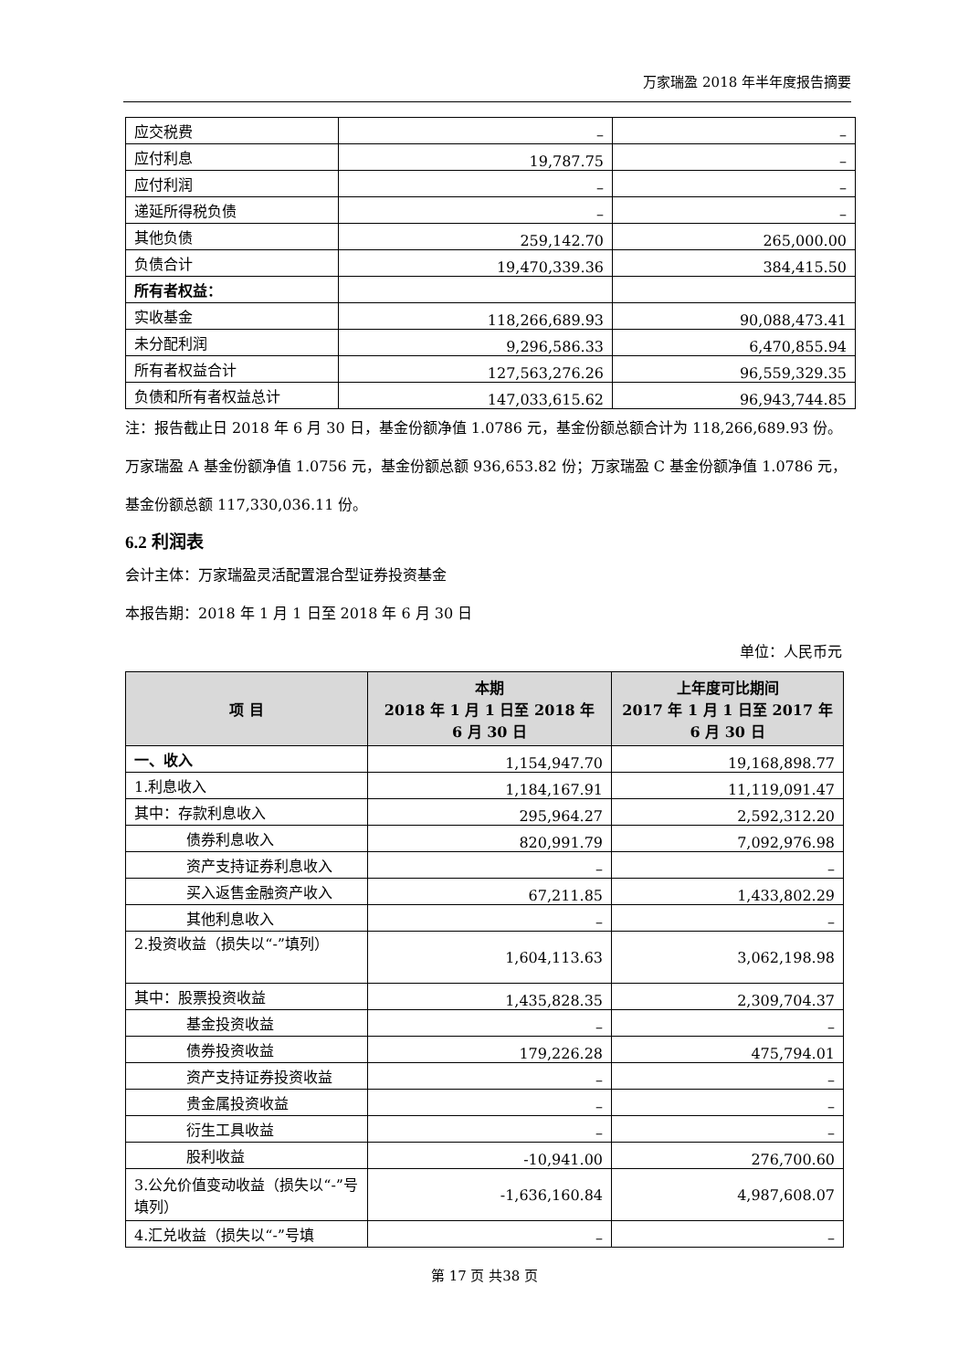万家瑞盈 2018 年半年度报告摘要
| 应交税费 | – | – |
| 应付利息 | 19,787.75 | – |
| 应付利润 | – | – |
| 递延所得税负债 | – | – |
| 其他负债 | 259,142.70 | 265,000.00 |
| 负债合计 | 19,470,339.36 | 384,415.50 |
| 所有者权益： | | |
| 实收基金 | 118,266,689.93 | 90,088,473.41 |
| 未分配利润 | 9,296,586.33 | 6,470,855.94 |
| 所有者权益合计 | 127,563,276.26 | 96,559,329.35 |
| 负债和所有者权益总计 | 147,033,615.62 | 96,943,744.85 |
注：报告截止日 2018 年 6 月 30 日，基金份额净值 1.0786 元，基金份额总额合计为 118,266,689.93 份。 万家瑞盈 A 基金份额净值 1.0756 元，基金份额总额 936,653.82 份；万家瑞盈 C 基金份额净值 1.0786 元，基金份额总额 117,330,036.11 份。
6.2 利润表
会计主体：万家瑞盈灵活配置混合型证券投资基金
本报告期：2018 年 1 月 1 日至 2018 年 6 月 30 日
单位：人民币元
| 项 目 | 本期 2018 年 1 月 1 日至 2018 年 6 月 30 日 | 上年度可比期间 2017 年 1 月 1 日至 2017 年 6 月 30 日 |
| --- | --- | --- |
| 一、收入 | 1,154,947.70 | 19,168,898.77 |
| 1.利息收入 | 1,184,167.91 | 11,119,091.47 |
| 其中：存款利息收入 | 295,964.27 | 2,592,312.20 |
| 债券利息收入 | 820,991.79 | 7,092,976.98 |
| 资产支持证券利息收入 | – | – |
| 买入返售金融资产收入 | 67,211.85 | 1,433,802.29 |
| 其他利息收入 | – | – |
| 2.投资收益（损失以“-”填列） | 1,604,113.63 | 3,062,198.98 |
| 其中：股票投资收益 | 1,435,828.35 | 2,309,704.37 |
| 基金投资收益 | – | – |
| 债券投资收益 | 179,226.28 | 475,794.01 |
| 资产支持证券投资收益 | – | – |
| 贵金属投资收益 | – | – |
| 衍生工具收益 | – | – |
| 股利收益 | -10,941.00 | 276,700.60 |
| 3.公允价值变动收益（损失以“-”号填列） | -1,636,160.84 | 4,987,608.07 |
| 4.汇兑收益（损失以“-”号填 | – | – |
第 17 页 共38 页